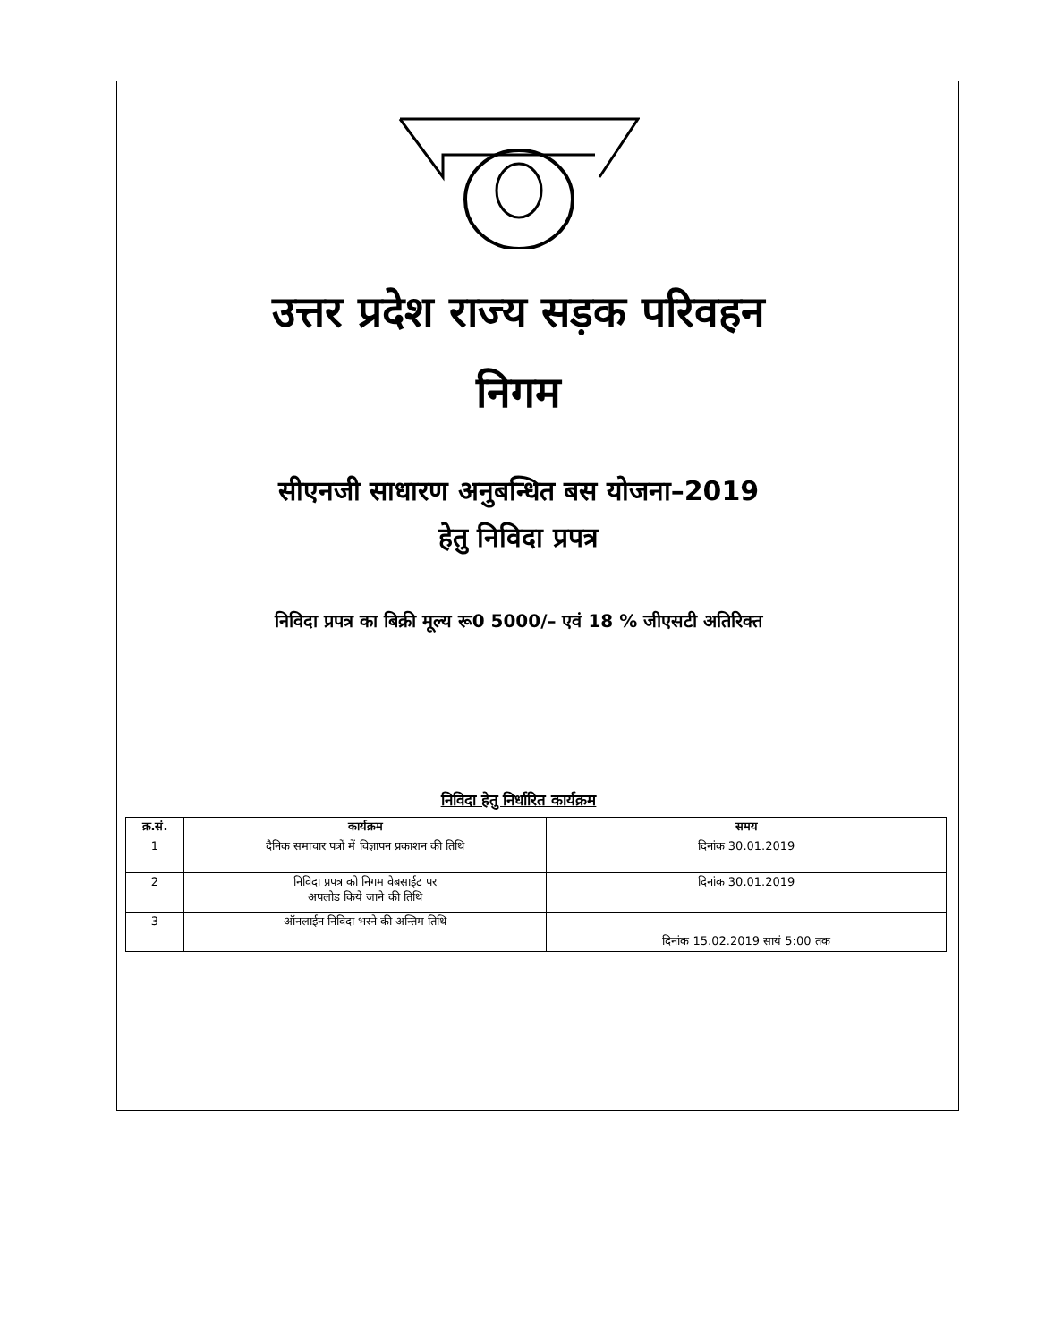उत्तर प्रदेश राज्य सड़क परिवहन
निगम
सीएनजी साधारण अनुबन्धित बस योजना–2019
हेतु निविदा प्रपत्र
निविदा प्रपत्र का बिक्री मूल्य रू0 5000/– एवं 18 % जीएसटी अतिरिक्त
निविदा हेतु निर्धारित कार्यक्रम
| क्र.सं. | कार्यक्रम | समय |
| --- | --- | --- |
| 1 | दैनिक समाचार पत्रों में विज्ञापन प्रकाशन की तिथि | दिनांक 30.01.2019 |
| 2 | निविदा प्रपत्र को निगम वेबसाईट पर अपलोड किये जाने की तिथि | दिनांक 30.01.2019 |
| 3 | ऑनलाईन निविदा भरने की अन्तिम तिथि | दिनांक 15.02.2019 सायं 5:00 तक |